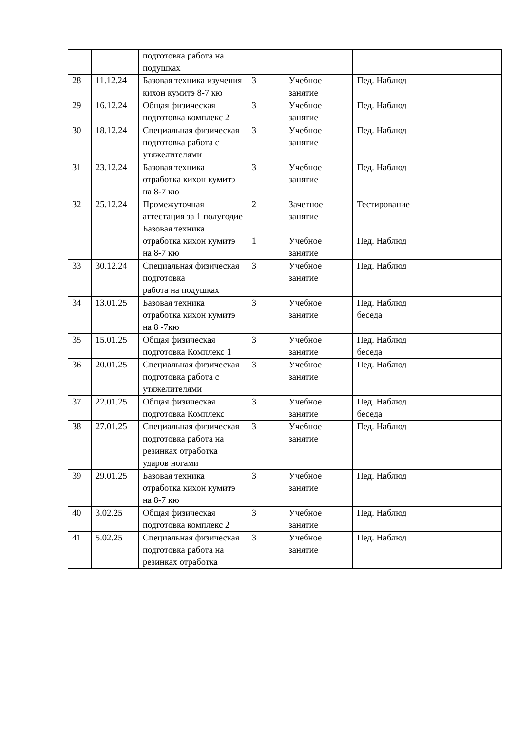| | | подготовка работа на подушках | | | | |
| 28 | 11.12.24 | Базовая техника изучения кихон кумитэ 8-7 кю | 3 | Учебное занятие | Пед. Наблюд | |
| 29 | 16.12.24 | Общая физическая подготовка комплекс 2 | 3 | Учебное занятие | Пед. Наблюд | |
| 30 | 18.12.24 | Специальная физическая подготовка работа с утяжелителями | 3 | Учебное занятие | Пед. Наблюд | |
| 31 | 23.12.24 | Базовая техника отработка кихон кумитэ на 8-7 кю | 3 | Учебное занятие | Пед. Наблюд | |
| 32 | 25.12.24 | Промежуточная аттестация за 1 полугодие Базовая техника отработка кихон кумитэ на 8-7 кю | 2 1 | Зачетное занятие Учебное занятие | Тестирование Пед. Наблюд | |
| 33 | 30.12.24 | Специальная физическая подготовка работа на подушках | 3 | Учебное занятие | Пед. Наблюд | |
| 34 | 13.01.25 | Базовая техника отработка кихон кумитэ на 8 -7кю | 3 | Учебное занятие | Пед. Наблюд беседа | |
| 35 | 15.01.25 | Общая физическая подготовка Комплекс 1 | 3 | Учебное занятие | Пед. Наблюд беседа | |
| 36 | 20.01.25 | Специальная физическая подготовка работа с утяжелителями | 3 | Учебное занятие | Пед. Наблюд | |
| 37 | 22.01.25 | Общая физическая подготовка Комплекс | 3 | Учебное занятие | Пед. Наблюд беседа | |
| 38 | 27.01.25 | Специальная физическая подготовка работа на резинках отработка ударов ногами | 3 | Учебное занятие | Пед. Наблюд | |
| 39 | 29.01.25 | Базовая техника отработка кихон кумитэ на 8-7 кю | 3 | Учебное занятие | Пед. Наблюд | |
| 40 | 3.02.25 | Общая физическая подготовка комплекс 2 | 3 | Учебное занятие | Пед. Наблюд | |
| 41 | 5.02.25 | Специальная физическая подготовка работа на резинках отработка | 3 | Учебное занятие | Пед. Наблюд | |